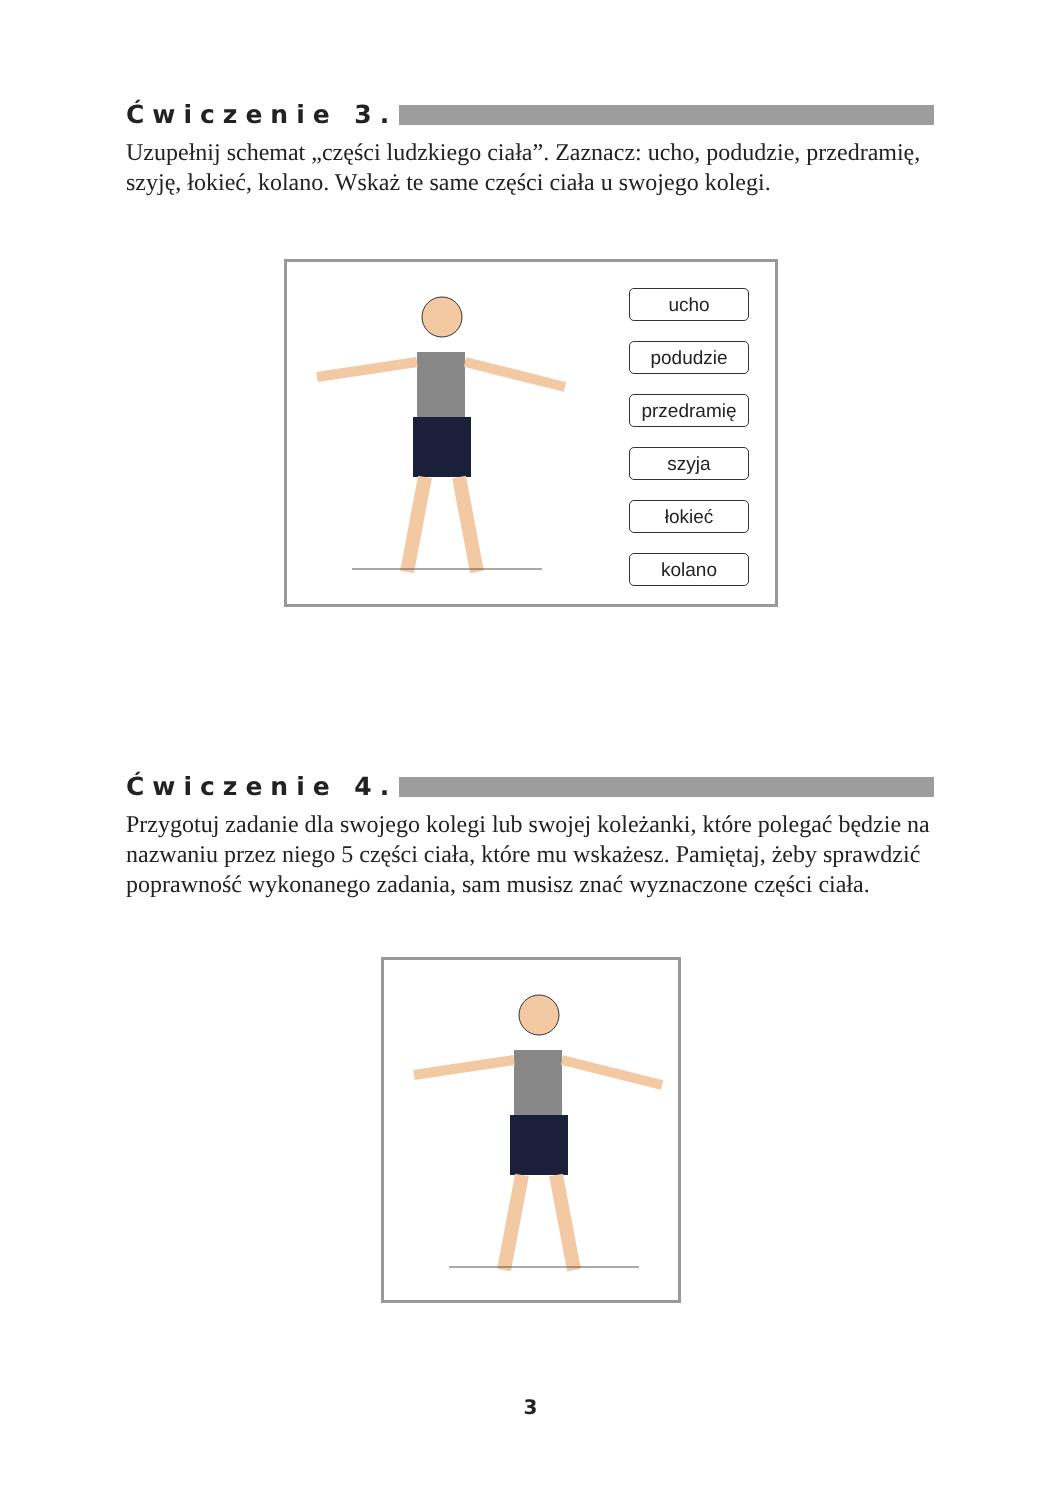Ćwiczenie 3.
Uzupełnij schemat „części ludzkiego ciała”. Zaznacz: ucho, podudzie, przedramię, szyję, łokieć, kolano. Wskaż te same części ciała u swojego kolegi.
ucho
podudzie
przedramię
szyja
łokieć
kolano
Ćwiczenie 4.
Przygotuj zadanie dla swojego kolegi lub swojej koleżanki, które polegać będzie na nazwaniu przez niego 5 części ciała, które mu wskażesz. Pamiętaj, żeby sprawdzić poprawność wykonanego zadania, sam musisz znać wyznaczone części ciała.
3